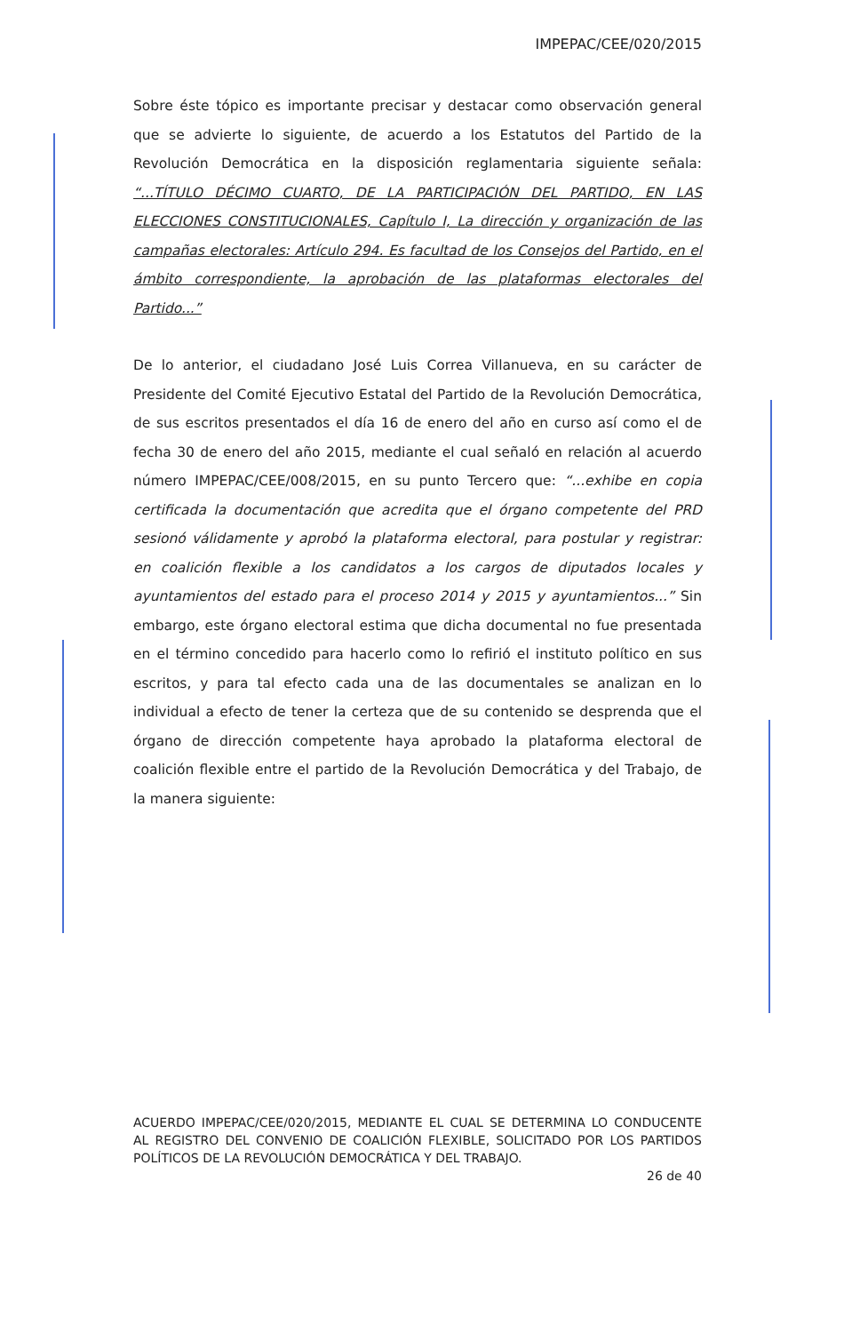IMPEPAC/CEE/020/2015
Sobre éste tópico es importante precisar y destacar como observación general que se advierte lo siguiente, de acuerdo a los Estatutos del Partido de la Revolución Democrática en la disposición reglamentaria siguiente señala: “...TÍTULO DÉCIMO CUARTO, DE LA PARTICIPACIÓN DEL PARTIDO, EN LAS ELECCIONES CONSTITUCIONALES, Capítulo I, La dirección y organización de las campañas electorales: Artículo 294. Es facultad de los Consejos del Partido, en el ámbito correspondiente, la aprobación de las plataformas electorales del Partido...”
De lo anterior, el ciudadano José Luis Correa Villanueva, en su carácter de Presidente del Comité Ejecutivo Estatal del Partido de la Revolución Democrática, de sus escritos presentados el día 16 de enero del año en curso así como el de fecha 30 de enero del año 2015, mediante el cual señaló en relación al acuerdo número IMPEPAC/CEE/008/2015, en su punto Tercero que: “...exhibe en copia certificada la documentación que acredita que el órgano competente del PRD sesionó válidamente y aprobó la plataforma electoral, para postular y registrar: en coalición flexible a los candidatos a los cargos de diputados locales y ayuntamientos del estado para el proceso 2014 y 2015 y ayuntamientos...” Sin embargo, este órgano electoral estima que dicha documental no fue presentada en el término concedido para hacerlo como lo refirió el instituto político en sus escritos, y para tal efecto cada una de las documentales se analizan en lo individual a efecto de tener la certeza que de su contenido se desprenda que el órgano de dirección competente haya aprobado la plataforma electoral de coalición flexible entre el partido de la Revolución Democrática y del Trabajo, de la manera siguiente:
ACUERDO IMPEPAC/CEE/020/2015, MEDIANTE EL CUAL SE DETERMINA LO CONDUCENTE AL REGISTRO DEL CONVENIO DE COALICIÓN FLEXIBLE, SOLICITADO POR LOS PARTIDOS POLÍTICOS DE LA REVOLUCIÓN DEMOCRÁTICA Y DEL TRABAJO.
26 de 40